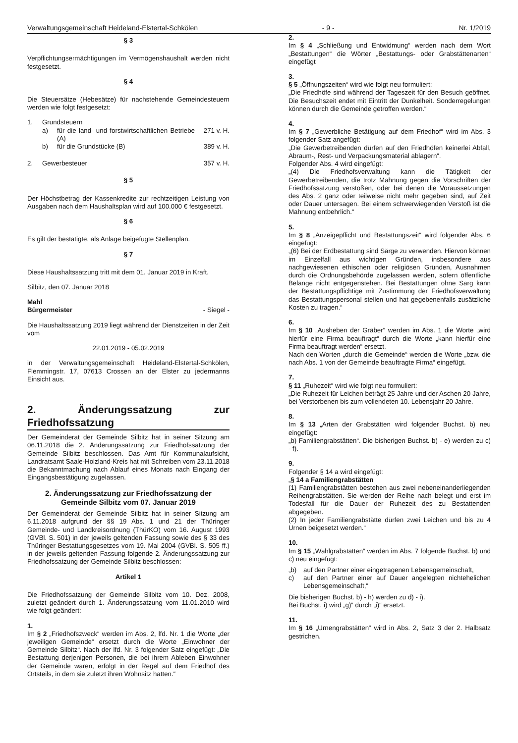Verwaltungsgemeinschaft Heideland-Elstertal-Schkölen - 9 - Nr. 1/2019
§ 3
Verpflichtungsermächtigungen im Vermögenshaushalt werden nicht festgesetzt.
§ 4
Die Steuersätze (Hebesätze) für nachstehende Gemeindesteuern werden wie folgt festgesetzt:
1. Grundsteuern
a) für die land- und forstwirtschaftlichen Betriebe (A) 271 v. H.
b) für die Grundstücke (B) 389 v. H.
2. Gewerbesteuer 357 v. H.
§ 5
Der Höchstbetrag der Kassenkredite zur rechtzeitigen Leistung von Ausgaben nach dem Haushaltsplan wird auf 100.000 € festgesetzt.
§ 6
Es gilt der bestätigte, als Anlage beigefügte Stellenplan.
§ 7
Diese Haushaltssatzung tritt mit dem 01. Januar 2019 in Kraft.
Silbitz, den 07. Januar 2018
Mahl
Bürgermeister - Siegel -
Die Haushaltssatzung 2019 liegt während der Dienstzeiten in der Zeit vom
22.01.2019 - 05.02.2019
in der Verwaltungsgemeinschaft Heideland-Elstertal-Schkölen, Flemmingstr. 17, 07613 Crossen an der Elster zu jedermanns Einsicht aus.
2. Änderungssatzung zur Friedhofssatzung
Der Gemeinderat der Gemeinde Silbitz hat in seiner Sitzung am 06.11.2018 die 2. Änderungssatzung zur Friedhofssatzung der Gemeinde Silbitz beschlossen. Das Amt für Kommunalaufsicht, Landratsamt Saale-Holzland-Kreis hat mit Schreiben vom 23.11.2018 die Bekanntmachung nach Ablauf eines Monats nach Eingang der Eingangsbestätigung zugelassen.
2. Änderungssatzung zur Friedhofssatzung der Gemeinde Silbitz vom 07. Januar 2019
Der Gemeinderat der Gemeinde Silbitz hat in seiner Sitzung am 6.11.2018 aufgrund der §§ 19 Abs. 1 und 21 der Thüringer Gemeinde- und Landkreisordnung (ThürKO) vom 16. August 1993 (GVBl. S. 501) in der jeweils geltenden Fassung sowie des § 33 des Thüringer Bestattungsgesetzes vom 19. Mai 2004 (GVBl. S. 505 ff.) in der jeweils geltenden Fassung folgende 2. Änderungssatzung zur Friedhofssatzung der Gemeinde Silbitz beschlossen:
Artikel 1
Die Friedhofssatzung der Gemeinde Silbitz vom 10. Dez. 2008, zuletzt geändert durch 1. Änderungssatzung vom 11.01.2010 wird wie folgt geändert:
1.
Im § 2 „Friedhofszweck“ werden im Abs. 2, lfd. Nr. 1 die Worte „der jeweiligen Gemeinde“ ersetzt durch die Worte „Einwohner der Gemeinde Silbitz“. Nach der lfd. Nr. 3 folgender Satz eingefügt: „Die Bestattung derjenigen Personen, die bei ihrem Ableben Einwohner der Gemeinde waren, erfolgt in der Regel auf dem Friedhof des Ortsteils, in dem sie zuletzt ihren Wohnsitz hatten.“
2.
Im § 4 „Schließung und Entwidmung“ werden nach dem Wort „Bestattungen“ die Wörter „Bestattungs- oder Grabstättenarten“ eingefügt
3.
§ 5 „Öffnungszeiten“ wird wie folgt neu formuliert:
„Die Friedhöfe sind während der Tageszeit für den Besuch geöffnet. Die Besuchszeit endet mit Eintritt der Dunkelheit. Sonderregelungen können durch die Gemeinde getroffen werden.“
4.
Im § 7 „Gewerbliche Betätigung auf dem Friedhof“ wird im Abs. 3 folgender Satz angefügt:
„Die Gewerbetreibenden dürfen auf den Friedhöfen keinerlei Abfall, Abraum-, Rest- und Verpackungsmaterial ablagern“.
Folgender Abs. 4 wird eingefügt:
„(4) Die Friedhofsverwaltung kann die Tätigkeit der Gewerbetreibenden, die trotz Mahnung gegen die Vorschriften der Friedhofssatzung verstoßen, oder bei denen die Voraussetzungen des Abs. 2 ganz oder teilweise nicht mehr gegeben sind, auf Zeit oder Dauer untersagen. Bei einem schwerwiegenden Verstoß ist die Mahnung entbehrlich.“
5.
Im § 8 „Anzeigepflicht und Bestattungszeit“ wird folgender Abs. 6 eingefügt:
„(6) Bei der Erdbestattung sind Särge zu verwenden. Hiervon können im Einzelfall aus wichtigen Gründen, insbesondere aus nachgewiesenen ethischen oder religiösen Gründen, Ausnahmen durch die Ordnungsbehörde zugelassen werden, sofern öffentliche Belange nicht entgegenstehen. Bei Bestattungen ohne Sarg kann der Bestattungspflichtige mit Zustimmung der Friedhofsverwaltung das Bestattungspersonal stellen und hat gegebenenfalls zusätzliche Kosten zu tragen.“
6.
Im § 10 „Ausheben der Gräber“ werden im Abs. 1 die Worte „wird hierfür eine Firma beauftragt“ durch die Worte „kann hierfür eine Firma beauftragt werden“ ersetzt.
Nach den Worten „durch die Gemeinde“ werden die Worte „bzw. die nach Abs. 1 von der Gemeinde beauftragte Firma“ eingefügt.
7.
§ 11 „Ruhezeit“ wird wie folgt neu formuliert:
„Die Ruhezeit für Leichen beträgt 25 Jahre und der Aschen 20 Jahre, bei Verstorbenen bis zum vollendeten 10. Lebensjahr 20 Jahre.
8.
Im § 13 „Arten der Grabstätten wird folgender Buchst. b) neu eingefügt:
„b) Familiengrabstätten“. Die bisherigen Buchst. b) - e) werden zu c) - f).
9.
Folgender § 14 a wird eingefügt:
„§ 14 a Familiengrabstätten
(1) Familiengrabstätten bestehen aus zwei nebeneinanderliegenden Reihengrabstätten. Sie werden der Reihe nach belegt und erst im Todesfall für die Dauer der Ruhezeit des zu Bestattenden abgegeben.
(2) In jeder Familiengrabstätte dürfen zwei Leichen und bis zu 4 Urnen beigesetzt werden.“
10.
Im § 15 „Wahlgrabstätten“ werden im Abs. 7 folgende Buchst. b) und c) neu eingefügt:
„b) auf den Partner einer eingetragenen Lebensgemeinschaft,
c) auf den Partner einer auf Dauer angelegten nichtehelichen Lebensgemeinschaft,“
Die bisherigen Buchst. b) - h) werden zu d) - i).
Bei Buchst. i) wird „g)“ durch „i)“ ersetzt.
11.
Im § 16 „Urnengrabstätten“ wird in Abs. 2, Satz 3 der 2. Halbsatz gestrichen.